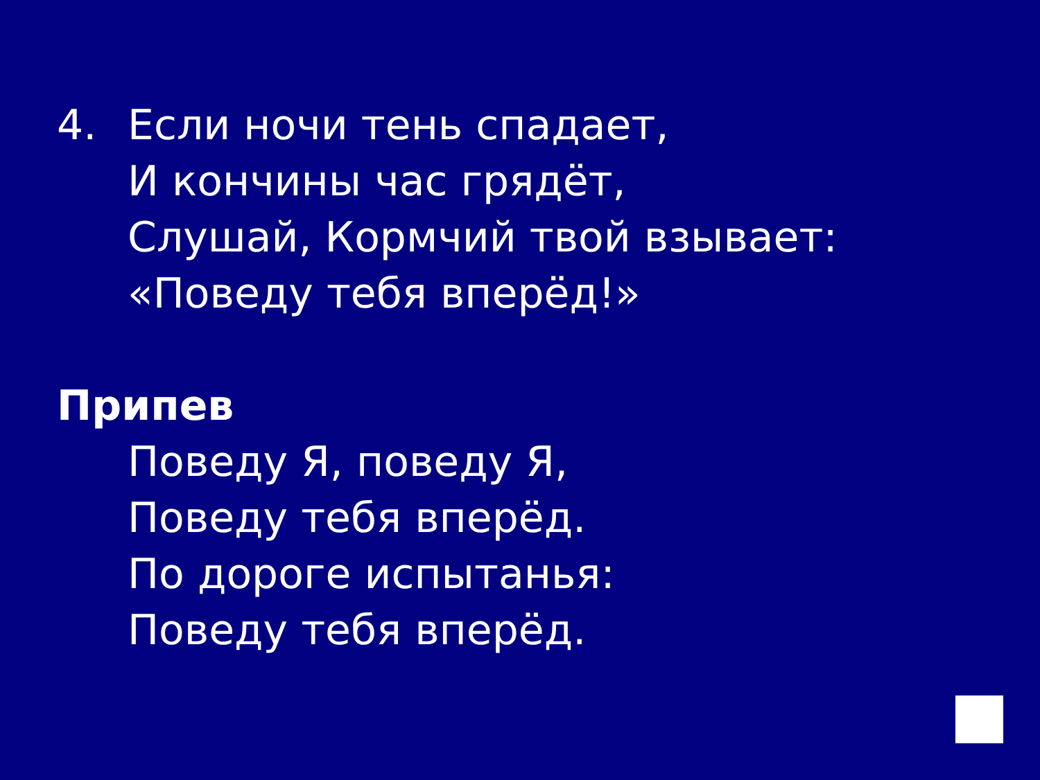4. Если ночи тень спадает,
И кончины час грядёт,
Слушай, Кормчий твой взывает:
«Поведу тебя вперёд!»
Припев
Поведу Я, поведу Я,
Поведу тебя вперёд.
По дороге испытанья:
Поведу тебя вперёд.